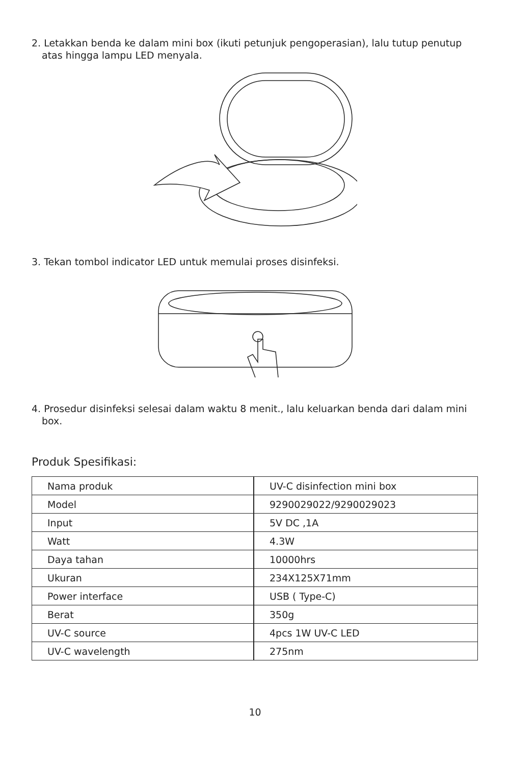2. Letakkan benda ke dalam mini box (ikuti petunjuk pengoperasian), lalu tutup penutup atas hingga lampu LED menyala.
3. Tekan tombol indicator LED untuk memulai proses disinfeksi.
4. Prosedur disinfeksi selesai dalam waktu 8 menit., lalu keluarkan benda dari dalam mini box.
Produk Spesifikasi:
| Nama produk | UV-C disinfection mini box |
| Model | 9290029022/9290029023 |
| Input | 5V DC ,1A |
| Watt | 4.3W |
| Daya tahan | 10000hrs |
| Ukuran | 234X125X71mm |
| Power interface | USB ( Type-C) |
| Berat | 350g |
| UV-C source | 4pcs 1W UV-C LED |
| UV-C wavelength | 275nm |
10